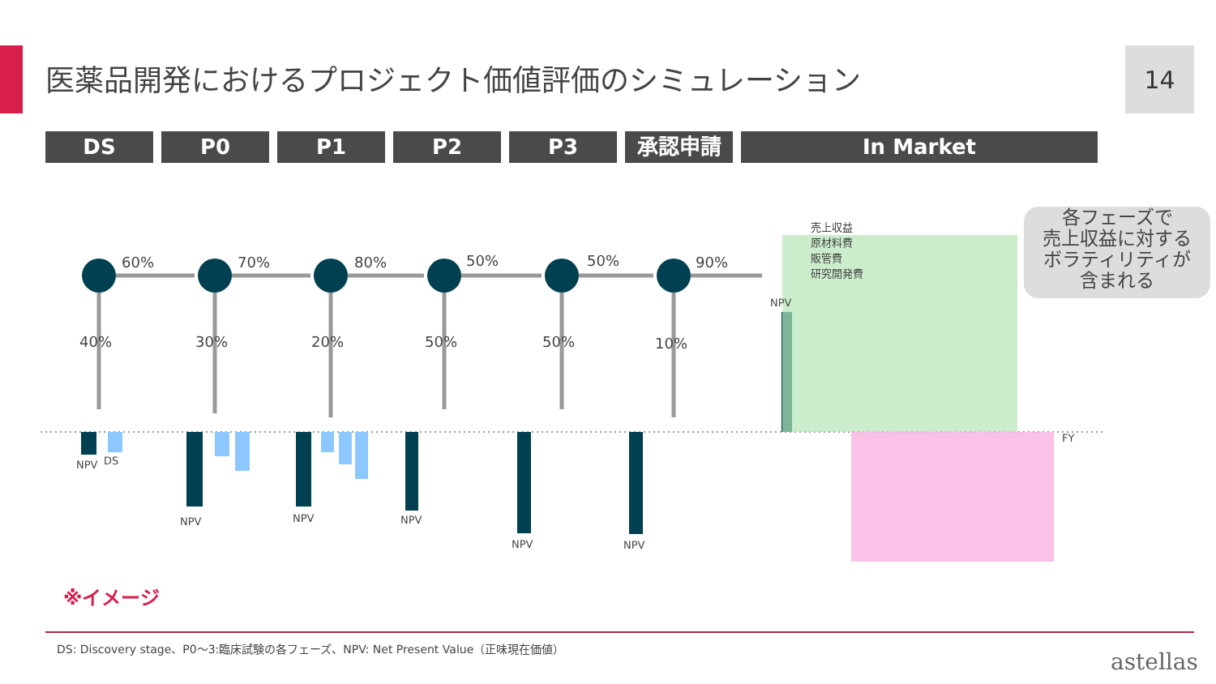医薬品開発におけるプロジェクト価値評価のシミュレーション
14
DS P0 P1 P2 P3 承認申請 In Market
60%
70%
80%
50%
50%
90%
40%
30%
20%
50%
50%
10%
NPV
DS
NPV
NPV
NPV
NPV
NPV
NPV
FY
売上収益
原材料費
販管費
研究開発費
各フェーズで
売上収益に対する
ボラティリティが
含まれる
※イメージ
DS: Discovery stage、P0～3:臨床試験の各フェーズ、NPV: Net Present Value（正味現在価値）
astellas